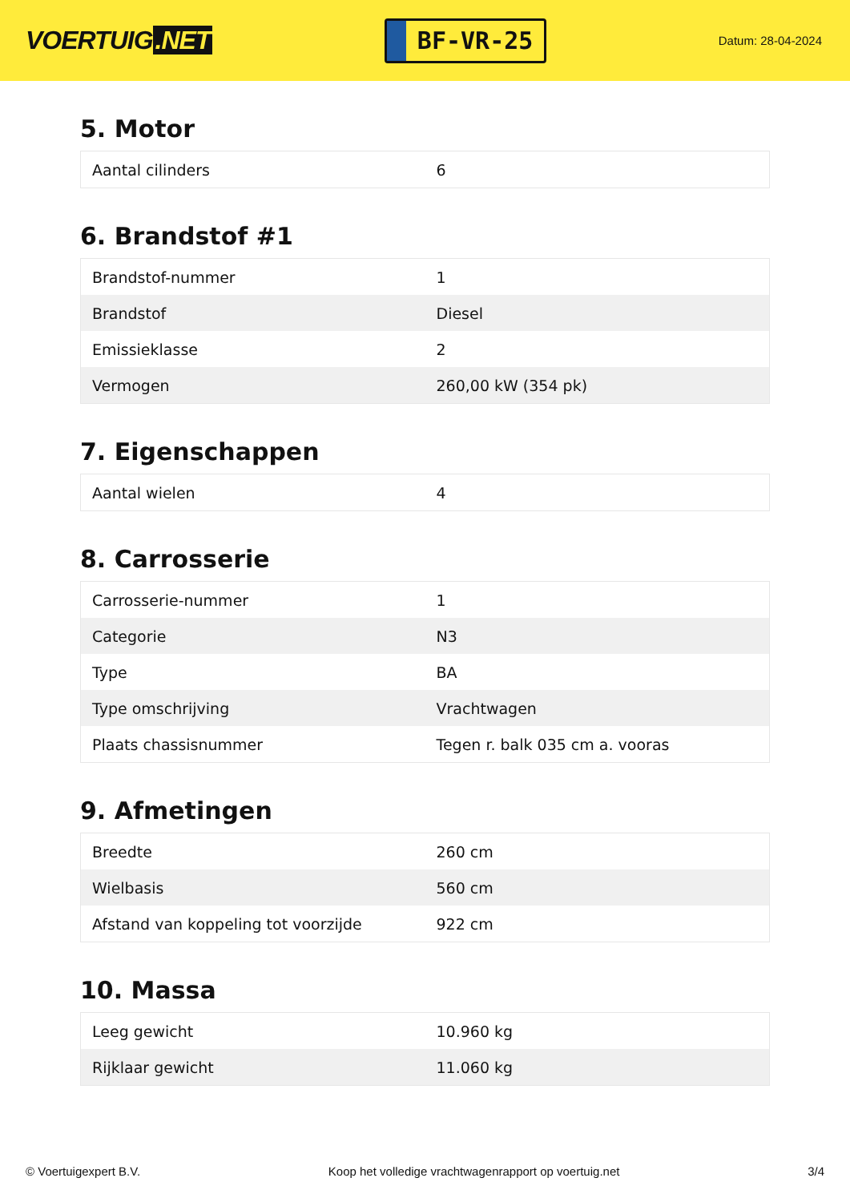VOERTUIG.NET
BF-VR-25
Datum: 28-04-2024
5. Motor
| Aantal cilinders | 6 |
6. Brandstof #1
| Brandstof-nummer | 1 |
| Brandstof | Diesel |
| Emissieklasse | 2 |
| Vermogen | 260,00 kW (354 pk) |
7. Eigenschappen
| Aantal wielen | 4 |
8. Carrosserie
| Carrosserie-nummer | 1 |
| Categorie | N3 |
| Type | BA |
| Type omschrijving | Vrachtwagen |
| Plaats chassisnummer | Tegen r. balk 035 cm a. vooras |
9. Afmetingen
| Breedte | 260 cm |
| Wielbasis | 560 cm |
| Afstand van koppeling tot voorzijde | 922 cm |
10. Massa
| Leeg gewicht | 10.960 kg |
| Rijklaar gewicht | 11.060 kg |
© Voertuigexpert B.V. Koop het volledige vrachtwagenrapport op voertuig.net 3/4